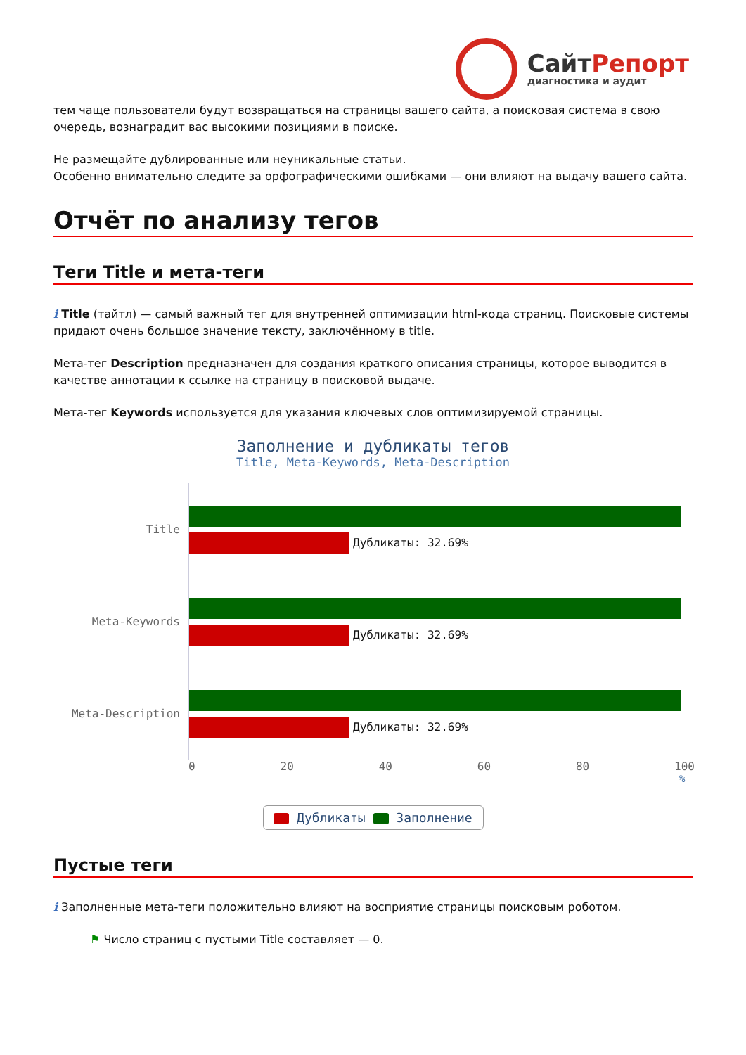СайтРепорт
диагностика и аудит
тем чаще пользователи будут возвращаться на страницы вашего сайта, а поисковая система в свою очередь, вознаградит вас высокими позициями в поиске.
Не размещайте дублированные или неуникальные статьи.
Особенно внимательно следите за орфографическими ошибками — они влияют на выдачу вашего сайта.
Отчёт по анализу тегов
Теги Title и мета-теги
i Title (тайтл) — самый важный тег для внутренней оптимизации html-кода страниц. Поисковые системы придают очень большое значение тексту, заключённому в title.
Мета-тег Description предназначен для создания краткого описания страницы, которое выводится в качестве аннотации к ссылке на страницу в поисковой выдаче.
Мета-тег Keywords используется для указания ключевых слов оптимизируемой страницы.
Заполнение и дубликаты тегов
Title, Meta-Keywords, Meta-Description
Title
Дубликаты: 32.69%
Meta-Keywords
Дубликаты: 32.69%
Meta-Description
Дубликаты: 32.69%
0 20 40 60 80 100
%
Дубликаты Заполнение
Пустые теги
i Заполненные мета-теги положительно влияют на восприятие страницы поисковым роботом.
⚑ Число страниц с пустыми Title составляет — 0.